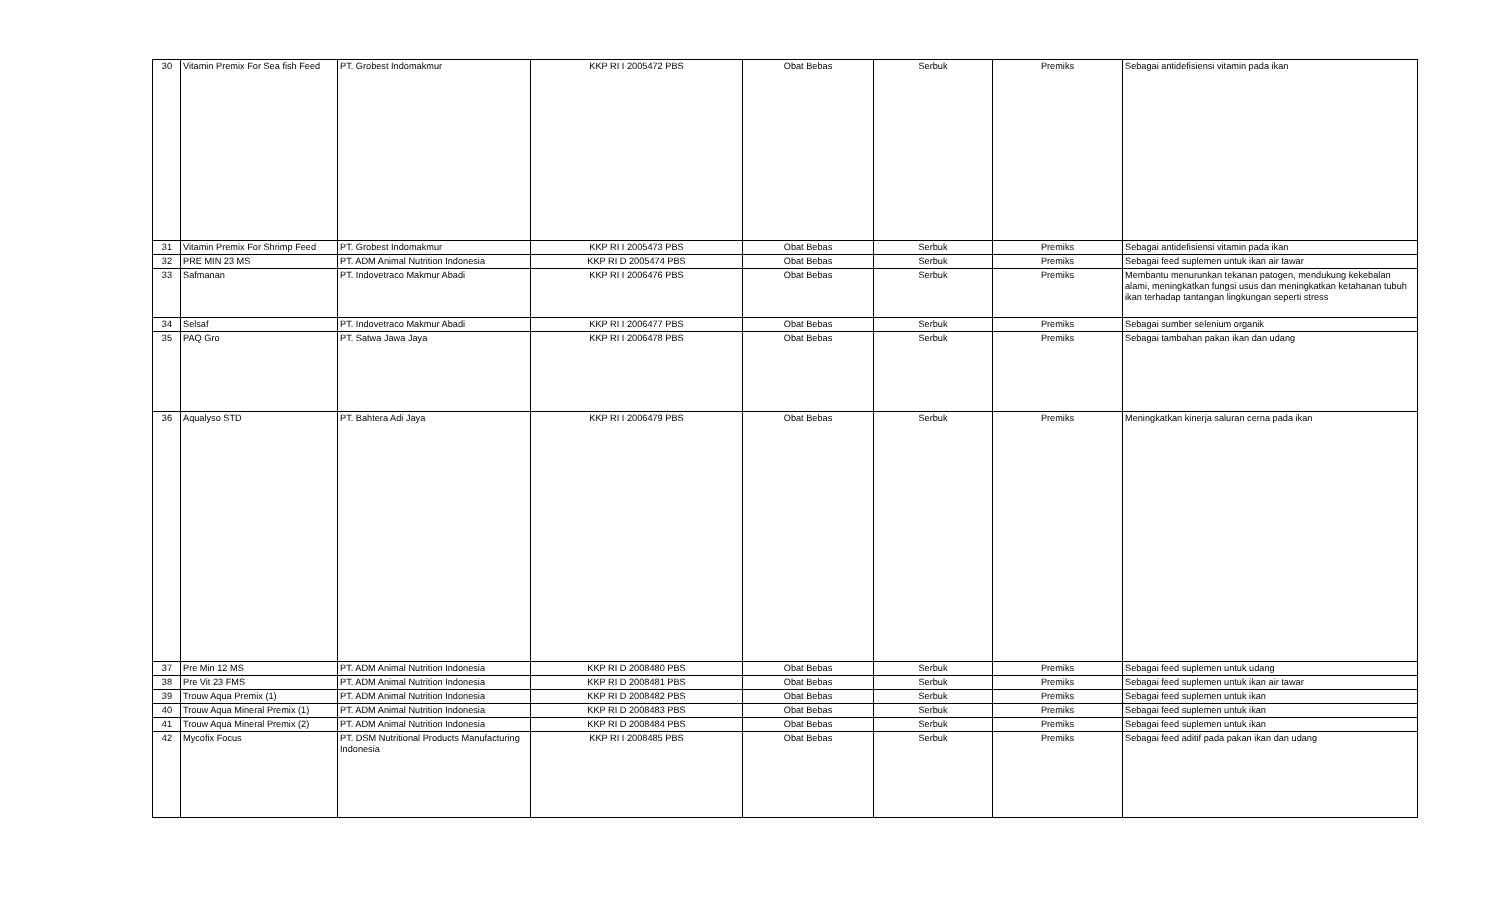| 30 | Vitamin Premix For Sea fish Feed | PT. Grobest Indomakmur | KKP RI I 2005472 PBS | Obat Bebas | Serbuk | Premiks | Sebagai antidefisiensi vitamin pada ikan |
| 31 | Vitamin Premix For Shrimp Feed | PT. Grobest Indomakmur | KKP RI I 2005473 PBS | Obat Bebas | Serbuk | Premiks | Sebagai antidefisiensi vitamin pada ikan |
| 32 | PRE MIN 23 MS | PT. ADM Animal Nutrition Indonesia | KKP RI D 2005474 PBS | Obat Bebas | Serbuk | Premiks | Sebagai feed suplemen untuk ikan air tawar |
| 33 | Safmanan | PT. Indovetraco Makmur Abadi | KKP RI I 2006476 PBS | Obat Bebas | Serbuk | Premiks | Membantu menurunkan tekanan patogen, mendukung kekebalan alami, meningkatkan fungsi usus dan meningkatkan ketahanan tubuh ikan terhadap tantangan lingkungan seperti stress |
| 34 | Selsaf | PT. Indovetraco Makmur Abadi | KKP RI I 2006477 PBS | Obat Bebas | Serbuk | Premiks | Sebagai sumber selenium organik |
| 35 | PAQ Gro | PT. Satwa Jawa Jaya | KKP RI I 2006478 PBS | Obat Bebas | Serbuk | Premiks | Sebagai tambahan pakan ikan dan udang |
| 36 | Aqualyso STD | PT. Bahtera Adi Jaya | KKP RI I 2006479 PBS | Obat Bebas | Serbuk | Premiks | Meningkatkan kinerja saluran cerna pada ikan |
| 37 | Pre Min 12 MS | PT. ADM Animal Nutrition Indonesia | KKP RI D 2008480 PBS | Obat Bebas | Serbuk | Premiks | Sebagai feed suplemen untuk udang |
| 38 | Pre Vit 23 FMS | PT. ADM Animal Nutrition Indonesia | KKP RI D 2008481 PBS | Obat Bebas | Serbuk | Premiks | Sebagai feed suplemen untuk ikan air tawar |
| 39 | Trouw Aqua Premix (1) | PT. ADM Animal Nutrition Indonesia | KKP RI D 2008482 PBS | Obat Bebas | Serbuk | Premiks | Sebagai feed suplemen untuk ikan |
| 40 | Trouw Aqua Mineral Premix (1) | PT. ADM Animal Nutrition Indonesia | KKP RI D 2008483 PBS | Obat Bebas | Serbuk | Premiks | Sebagai feed suplemen untuk ikan |
| 41 | Trouw Aqua Mineral Premix (2) | PT. ADM Animal Nutrition Indonesia | KKP RI D 2008484 PBS | Obat Bebas | Serbuk | Premiks | Sebagai feed suplemen untuk ikan |
| 42 | Mycofix Focus | PT. DSM Nutritional Products Manufacturing Indonesia | KKP RI I 2008485 PBS | Obat Bebas | Serbuk | Premiks | Sebagai feed aditif pada pakan ikan dan udang |